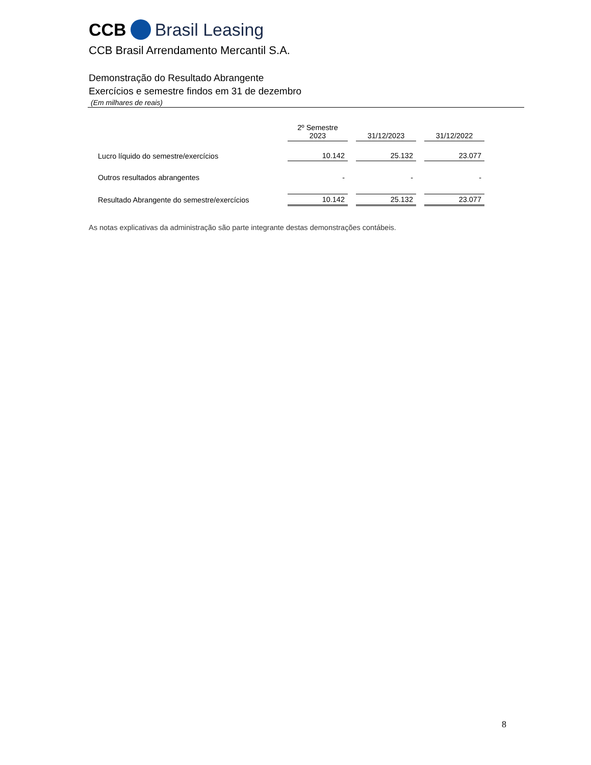CCB Brasil Leasing
CCB Brasil Arrendamento Mercantil S.A.
Demonstração do Resultado Abrangente
Exercícios e semestre findos em 31 de dezembro
(Em milhares de reais)
| | 2º Semestre 2023 | 31/12/2023 | 31/12/2022 |
| --- | --- | --- | --- |
| Lucro líquido do semestre/exercícios | 10.142 | 25.132 | 23.077 |
| Outros resultados abrangentes | - | - | - |
| Resultado Abrangente do semestre/exercícios | 10.142 | 25.132 | 23.077 |
As notas explicativas da administração são parte integrante destas demonstrações contábeis.
8